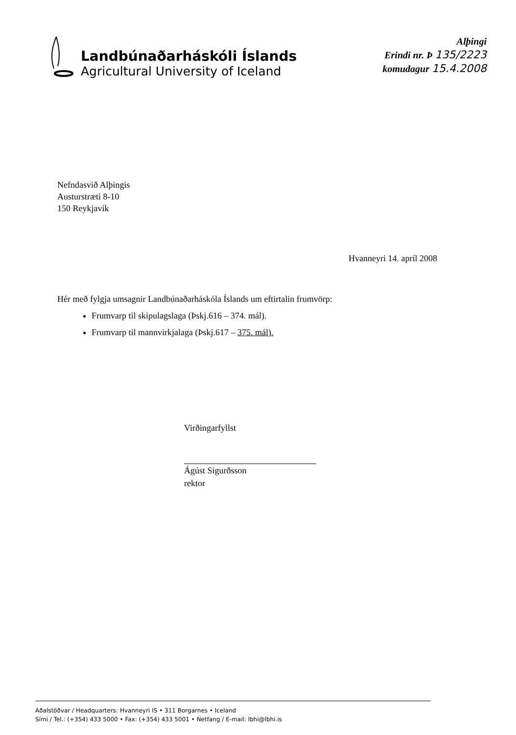Landbúnaðarháskóli Íslands
Agricultural University of Iceland
Alþingi
Erindi nr. Þ 135/2223
komudagur 15.4.2008
Nefndasvið Alþingis
Austurstræti 8-10
150 Reykjavík
Hvanneyri 14. apríl 2008
Hér með fylgja umsagnir Landbúnaðarháskóla Íslands um eftirtalin frumvörp:
Frumvarp til skipulagslaga (Þskj.616 – 374. mál).
Frumvarp til mannvirkjalaga (Þskj.617 – 375. mál).
Virðingarfyllst
Ágúst Sigurðsson
rektor
Aðalstöðvar / Headquarters: Hvanneyri IS • 311 Borgarnes • Iceland
Sími / Tel.: (+354) 433 5000 • Fax: (+354) 433 5001 • Netfang / E-mail: lbhi@lbhi.is